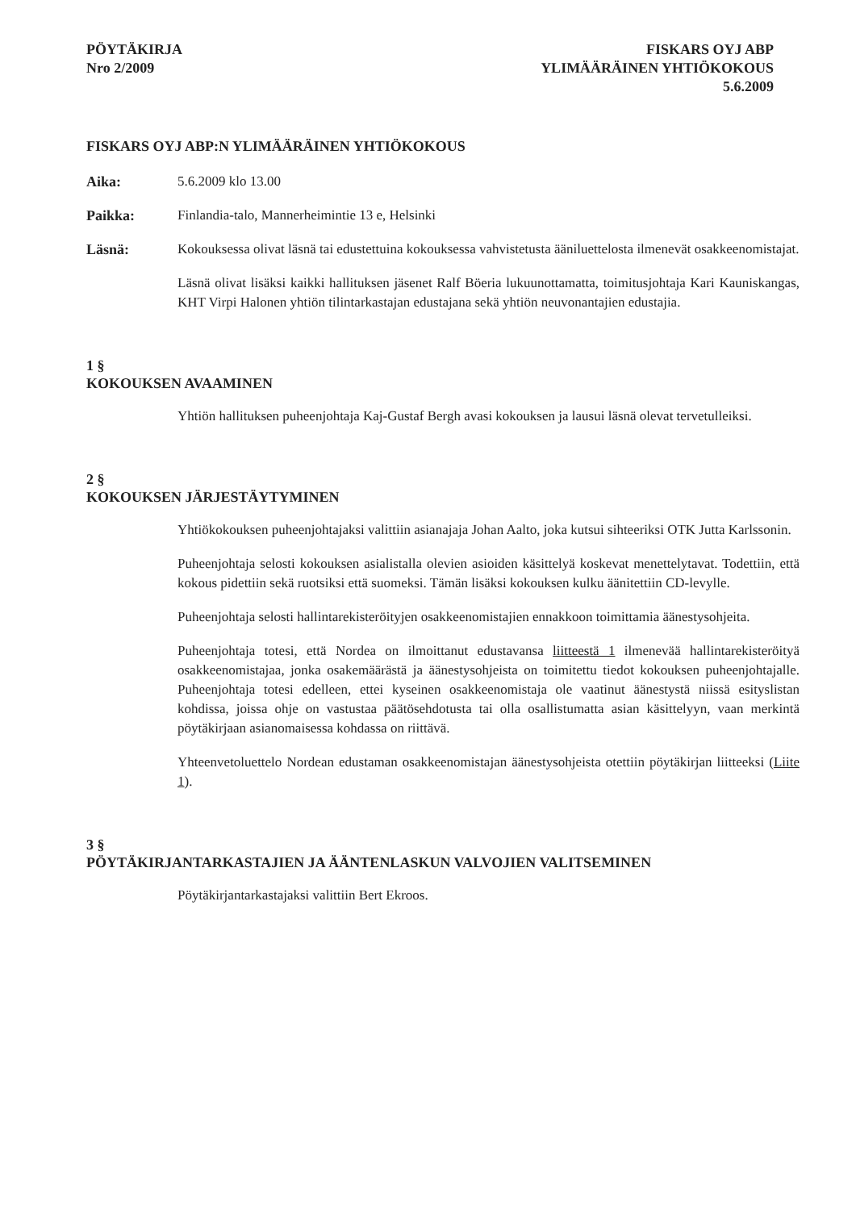PÖYTÄKIRJA
Nro 2/2009
FISKARS OYJ ABP
YLIMÄÄRÄINEN YHTIÖKOKOUS
5.6.2009
FISKARS OYJ ABP:N YLIMÄÄRÄINEN YHTIÖKOKOUS
Aika: 5.6.2009 klo 13.00
Paikka: Finlandia-talo, Mannerheimintie 13 e, Helsinki
Läsnä: Kokouksessa olivat läsnä tai edustettuina kokouksessa vahvistetusta ääniluettelosta ilmenevät osakkeenomistajat.
Läsnä olivat lisäksi kaikki hallituksen jäsenet Ralf Böeria lukuunottamatta, toimitusjohtaja Kari Kauniskangas, KHT Virpi Halonen yhtiön tilintarkastajan edustajana sekä yhtiön neuvonantajien edustajia.
1 §
KOKOUKSEN AVAAMINEN
Yhtiön hallituksen puheenjohtaja Kaj-Gustaf Bergh avasi kokouksen ja lausui läsnä olevat tervetulleiksi.
2 §
KOKOUKSEN JÄRJESTÄYTYMINEN
Yhtiökokouksen puheenjohtajaksi valittiin asianajaja Johan Aalto, joka kutsui sihteeriksi OTK Jutta Karlssonin.
Puheenjohtaja selosti kokouksen asialistalla olevien asioiden käsittelyä koskevat menettelytavat. Todettiin, että kokous pidettiin sekä ruotsiksi että suomeksi. Tämän lisäksi kokouksen kulku äänitettiin CD-levylle.
Puheenjohtaja selosti hallintarekisteröityjen osakkeenomistajien ennakkoon toimittamia äänestysohjeita.
Puheenjohtaja totesi, että Nordea on ilmoittanut edustavansa liitteestä 1 ilmenevää hallintarekisteröityä osakkeenomistajaa, jonka osakemäärästä ja äänestysohjeista on toimitettu tiedot kokouksen puheenjohtajalle. Puheenjohtaja totesi edelleen, ettei kyseinen osakkeenomistaja ole vaatinut äänestystä niissä esityslistan kohdissa, joissa ohje on vastustaa päätösehdotusta tai olla osallistumatta asian käsittelyyn, vaan merkintä pöytäkirjaan asianomaisessa kohdassa on riittävä.
Yhteenvetoluettelo Nordean edustaman osakkeenomistajan äänestysohjeista otettiin pöytäkirjan liitteeksi (Liite 1).
3 §
PÖYTÄKIRJANTARKASTAJIEN JA ÄÄNTENLASKUN VALVOJIEN VALITSEMINEN
Pöytäkirjantarkastajaksi valittiin Bert Ekroos.